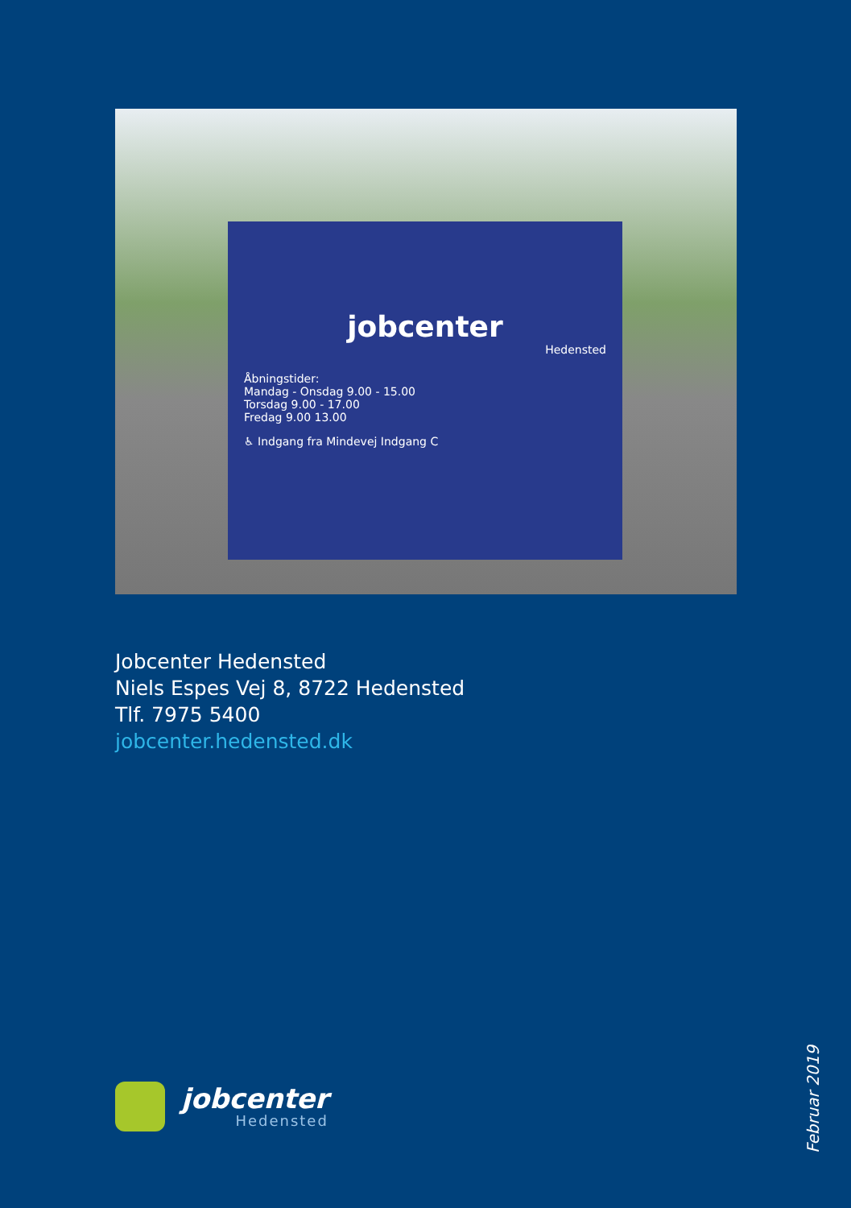jobcenter
Hedensted
Åbningstider:
Mandag - Onsdag 9.00 - 15.00
Torsdag 9.00 - 17.00
Fredag 9.00 13.00
♿ Indgang fra Mindevej Indgang C
Jobcenter Hedensted
Niels Espes Vej 8, 8722 Hedensted
Tlf. 7975 5400
jobcenter.hedensted.dk
jobcenter
Hedensted
Februar 2019